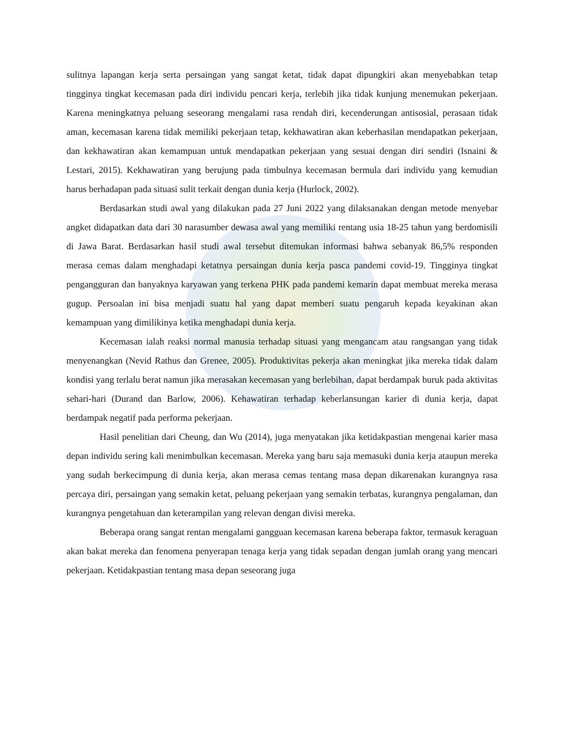sulitnya lapangan kerja serta persaingan yang sangat ketat, tidak dapat dipungkiri akan menyebabkan tetap tingginya tingkat kecemasan pada diri individu pencari kerja, terlebih jika tidak kunjung menemukan pekerjaan. Karena meningkatnya peluang seseorang mengalami rasa rendah diri, kecenderungan antisosial, perasaan tidak aman, kecemasan karena tidak memiliki pekerjaan tetap, kekhawatiran akan keberhasilan mendapatkan pekerjaan, dan kekhawatiran akan kemampuan untuk mendapatkan pekerjaan yang sesuai dengan diri sendiri (Isnaini & Lestari, 2015). Kekhawatiran yang berujung pada timbulnya kecemasan bermula dari individu yang kemudian harus berhadapan pada situasi sulit terkait dengan dunia kerja (Hurlock, 2002).
Berdasarkan studi awal yang dilakukan pada 27 Juni 2022 yang dilaksanakan dengan metode menyebar angket didapatkan data dari 30 narasumber dewasa awal yang memiliki rentang usia 18-25 tahun yang berdomisili di Jawa Barat. Berdasarkan hasil studi awal tersebut ditemukan informasi bahwa sebanyak 86,5% responden merasa cemas dalam menghadapi ketatnya persaingan dunia kerja pasca pandemi covid-19. Tingginya tingkat pengangguran dan banyaknya karyawan yang terkena PHK pada pandemi kemarin dapat membuat mereka merasa gugup. Persoalan ini bisa menjadi suatu hal yang dapat memberi suatu pengaruh kepada keyakinan akan kemampuan yang dimilikinya ketika menghadapi dunia kerja.
Kecemasan ialah reaksi normal manusia terhadap situasi yang mengancam atau rangsangan yang tidak menyenangkan (Nevid Rathus dan Grenee, 2005). Produktivitas pekerja akan meningkat jika mereka tidak dalam kondisi yang terlalu berat namun jika merasakan kecemasan yang berlebihan, dapat berdampak buruk pada aktivitas sehari-hari (Durand dan Barlow, 2006). Kehawatiran terhadap keberlansungan karier di dunia kerja, dapat berdampak negatif pada performa pekerjaan.
Hasil penelitian dari Cheung, dan Wu (2014), juga menyatakan jika ketidakpastian mengenai karier masa depan individu sering kali menimbulkan kecemasan. Mereka yang baru saja memasuki dunia kerja ataupun mereka yang sudah berkecimpung di dunia kerja, akan merasa cemas tentang masa depan dikarenakan kurangnya rasa percaya diri, persaingan yang semakin ketat, peluang pekerjaan yang semakin terbatas, kurangnya pengalaman, dan kurangnya pengetahuan dan keterampilan yang relevan dengan divisi mereka.
Beberapa orang sangat rentan mengalami gangguan kecemasan karena beberapa faktor, termasuk keraguan akan bakat mereka dan fenomena penyerapan tenaga kerja yang tidak sepadan dengan jumlah orang yang mencari pekerjaan. Ketidakpastian tentang masa depan seseorang juga